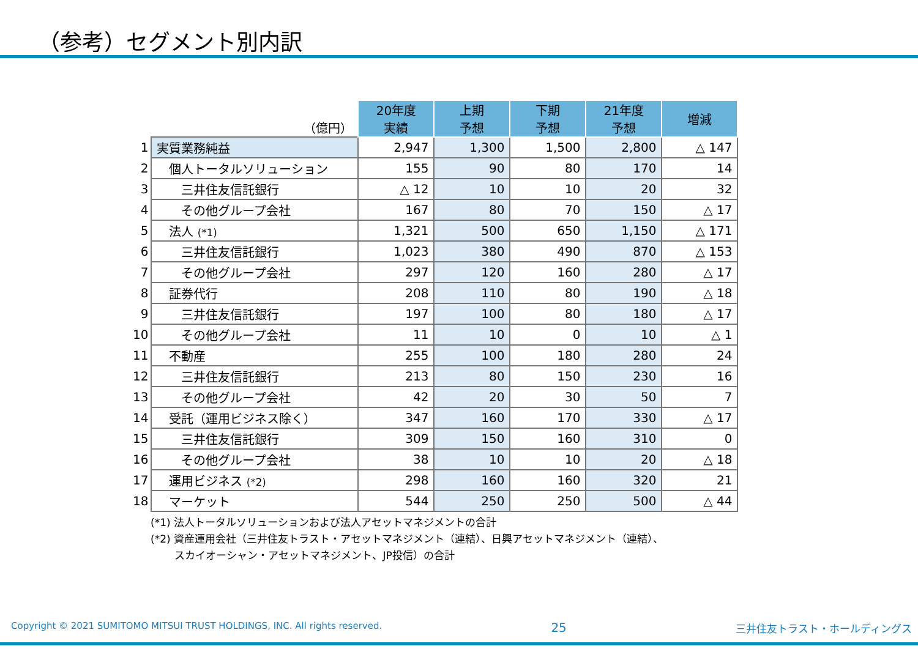（参考）セグメント別内訳
| | （億円） | 20年度 実績 | 上期 予想 | 下期 予想 | 21年度 予想 | 増減 |
| 1 | 実質業務純益 | 2,947 | 1,300 | 1,500 | 2,800 | △ 147 |
| 2 | 個人トータルソリューション | 155 | 90 | 80 | 170 | 14 |
| 3 | 三井住友信託銀行 | △ 12 | 10 | 10 | 20 | 32 |
| 4 | その他グループ会社 | 167 | 80 | 70 | 150 | △ 17 |
| 5 | 法人 (*1) | 1,321 | 500 | 650 | 1,150 | △ 171 |
| 6 | 三井住友信託銀行 | 1,023 | 380 | 490 | 870 | △ 153 |
| 7 | その他グループ会社 | 297 | 120 | 160 | 280 | △ 17 |
| 8 | 証券代行 | 208 | 110 | 80 | 190 | △ 18 |
| 9 | 三井住友信託銀行 | 197 | 100 | 80 | 180 | △ 17 |
| 10 | その他グループ会社 | 11 | 10 | 0 | 10 | △ 1 |
| 11 | 不動産 | 255 | 100 | 180 | 280 | 24 |
| 12 | 三井住友信託銀行 | 213 | 80 | 150 | 230 | 16 |
| 13 | その他グループ会社 | 42 | 20 | 30 | 50 | 7 |
| 14 | 受託（運用ビジネス除く） | 347 | 160 | 170 | 330 | △ 17 |
| 15 | 三井住友信託銀行 | 309 | 150 | 160 | 310 | 0 |
| 16 | その他グループ会社 | 38 | 10 | 10 | 20 | △ 18 |
| 17 | 運用ビジネス (*2) | 298 | 160 | 160 | 320 | 21 |
| 18 | マーケット | 544 | 250 | 250 | 500 | △ 44 |
(*1) 法人トータルソリューションおよび法人アセットマネジメントの合計
(*2) 資産運用会社（三井住友トラスト・アセットマネジメント（連結）、日興アセットマネジメント（連結）、
　　 スカイオーシャン・アセットマネジメント、JP投信）の合計
Copyright © 2021 SUMITOMO MITSUI TRUST HOLDINGS, INC. All rights reserved. 25 三井住友トラスト・ホールディングス